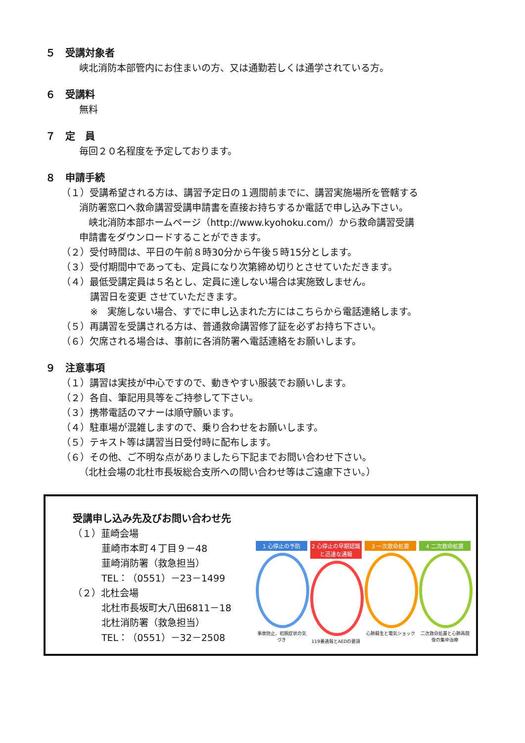５　受講対象者
峡北消防本部管内にお住まいの方、又は通勤若しくは通学されている方。
６　受講料
無料
７　定　員
毎回２０名程度を予定しております。
８　申請手続
（１）受講希望される方は、講習予定日の１週間前までに、講習実施場所を管轄する
消防署窓口へ救命講習受講申請書を直接お持ちするか電話で申し込み下さい。
　峡北消防本部ホームページ（http://www.kyohoku.com/）から救命講習受講
申請書をダウンロードすることができます。
（２）受付時間は、平日の午前８時30分から午後５時15分とします。
（３）受付期間中であっても、定員になり次第締め切りとさせていただきます。
（４）最低受講定員は５名とし、定員に達しない場合は実施致しません。
講習日を変更 させていただきます。
※　実施しない場合、すでに申し込まれた方にはこちらから電話連絡します。
（５）再講習を受講される方は、普通救命講習修了証を必ずお持ち下さい。
（６）欠席される場合は、事前に各消防署へ電話連絡をお願いします。
９　注意事項
（１）講習は実技が中心ですので、動きやすい服装でお願いします。
（２）各自、筆記用具等をご持参して下さい。
（３）携帯電話のマナーは順守願います。
（４）駐車場が混雑しますので、乗り合わせをお願いします。
（５）テキスト等は講習当日受付時に配布します。
（６）その他、ご不明な点がありましたら下記までお問い合わせ下さい。
（北杜会場の北杜市長坂総合支所への問い合わせ等はご遠慮下さい。）
受講申し込み先及びお問い合わせ先
（１）韮崎会場
韮崎市本町４丁目９－48
韮崎消防署（救急担当）
TEL：（0551）－23－1499
（２）北杜会場
北杜市長坂町大八田6811－18
北杜消防署（救急担当）
TEL：（0551）－32－2508
1 心停止の予防
事故防止、初期症状の気づき
2 心停止の早期認識と迅速な通報
119番通報とAEDの要請
3 一次救命処置
心肺蘇生と電気ショック
4 二次救命処置
二次救命処置と心肺再開後の集中治療